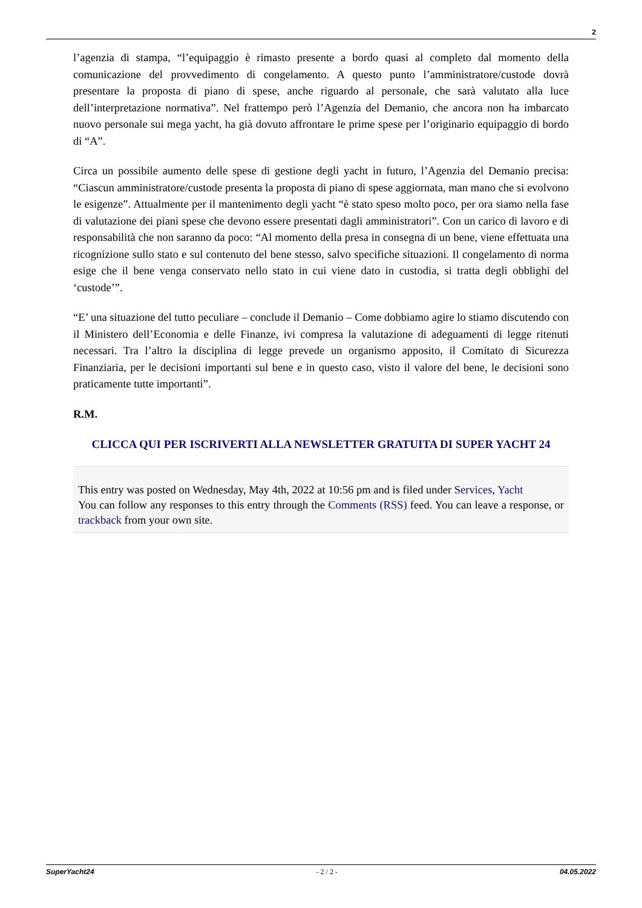2
l’agenzia di stampa, “l’equipaggio è rimasto presente a bordo quasi al completo dal momento della comunicazione del provvedimento di congelamento. A questo punto l’amministratore/custode dovrà presentare la proposta di piano di spese, anche riguardo al personale, che sarà valutato alla luce dell’interpretazione normativa”. Nel frattempo però l’Agenzia del Demanio, che ancora non ha imbarcato nuovo personale sui mega yacht, ha già dovuto affrontare le prime spese per l’originario equipaggio di bordo di “A”.
Circa un possibile aumento delle spese di gestione degli yacht in futuro, l’Agenzia del Demanio precisa: “Ciascun amministratore/custode presenta la proposta di piano di spese aggiornata, man mano che si evolvono le esigenze”. Attualmente per il mantenimento degli yacht “è stato speso molto poco, per ora siamo nella fase di valutazione dei piani spese che devono essere presentati dagli amministratori”. Con un carico di lavoro e di responsabilità che non saranno da poco: “Al momento della presa in consegna di un bene, viene effettuata una ricognizione sullo stato e sul contenuto del bene stesso, salvo specifiche situazioni. Il congelamento di norma esige che il bene venga conservato nello stato in cui viene dato in custodia, si tratta degli obblighi del ‘custode’”.
“E’ una situazione del tutto peculiare – conclude il Demanio – Come dobbiamo agire lo stiamo discutendo con il Ministero dell’Economia e delle Finanze, ivi compresa la valutazione di adeguamenti di legge ritenuti necessari. Tra l’altro la disciplina di legge prevede un organismo apposito, il Comitato di Sicurezza Finanziaria, per le decisioni importanti sul bene e in questo caso, visto il valore del bene, le decisioni sono praticamente tutte importanti”.
R.M.
CLICCA QUI PER ISCRIVERTI ALLA NEWSLETTER GRATUITA DI SUPER YACHT 24
This entry was posted on Wednesday, May 4th, 2022 at 10:56 pm and is filed under Services, Yacht
You can follow any responses to this entry through the Comments (RSS) feed. You can leave a response, or trackback from your own site.
SuperYacht24 - 2 / 2 - 04.05.2022